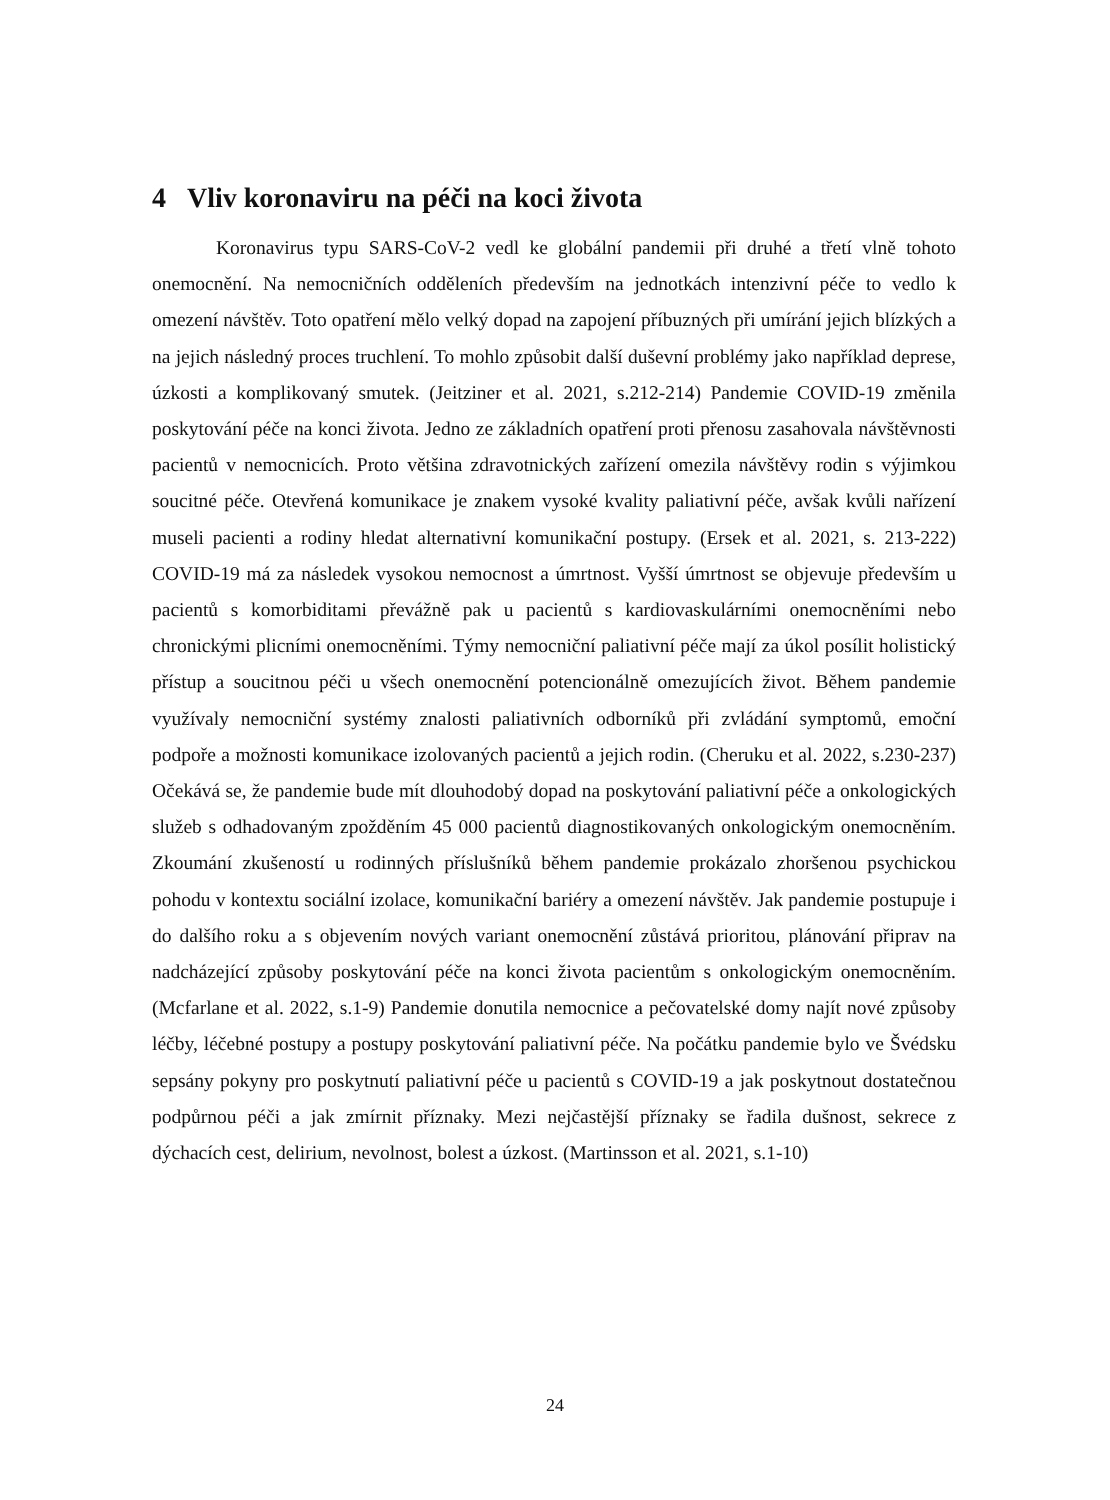4 Vliv koronaviru na péči na koci života
Koronavirus typu SARS-CoV-2 vedl ke globální pandemii při druhé a třetí vlně tohoto onemocnění. Na nemocničních odděleních především na jednotkách intenzivní péče to vedlo k omezení návštěv. Toto opatření mělo velký dopad na zapojení příbuzných při umírání jejich blízkých a na jejich následný proces truchlení. To mohlo způsobit další duševní problémy jako například deprese, úzkosti a komplikovaný smutek. (Jeitziner et al. 2021, s.212-214) Pandemie COVID-19 změnila poskytování péče na konci života. Jedno ze základních opatření proti přenosu zasahovala návštěvnosti pacientů v nemocnicích. Proto většina zdravotnických zařízení omezila návštěvy rodin s výjimkou soucitné péče. Otevřená komunikace je znakem vysoké kvality paliativní péče, avšak kvůli nařízení museli pacienti a rodiny hledat alternativní komunikační postupy. (Ersek et al. 2021, s. 213-222) COVID-19 má za následek vysokou nemocnost a úmrtnost. Vyšší úmrtnost se objevuje především u pacientů s komorbiditami převážně pak u pacientů s kardiovaskulárními onemocněními nebo chronickými plicními onemocněními. Týmy nemocniční paliativní péče mají za úkol posílit holistický přístup a soucitnou péči u všech onemocnění potencionálně omezujících život. Během pandemie využívaly nemocniční systémy znalosti paliativních odborníků při zvládání symptomů, emoční podpoře a možnosti komunikace izolovaných pacientů a jejich rodin. (Cheruku et al. 2022, s.230-237) Očekává se, že pandemie bude mít dlouhodobý dopad na poskytování paliativní péče a onkologických služeb s odhadovaným zpožděním 45 000 pacientů diagnostikovaných onkologickým onemocněním. Zkoumání zkušeností u rodinných příslušníků během pandemie prokázalo zhoršenou psychickou pohodu v kontextu sociální izolace, komunikační bariéry a omezení návštěv. Jak pandemie postupuje i do dalšího roku a s objevením nových variant onemocnění zůstává prioritou, plánování připrav na nadcházející způsoby poskytování péče na konci života pacientům s onkologickým onemocněním. (Mcfarlane et al. 2022, s.1-9) Pandemie donutila nemocnice a pečovatelské domy najít nové způsoby léčby, léčebné postupy a postupy poskytování paliativní péče. Na počátku pandemie bylo ve Švédsku sepsány pokyny pro poskytnutí paliativní péče u pacientů s COVID-19 a jak poskytnout dostatečnou podpůrnou péči a jak zmírnit příznaky. Mezi nejčastější příznaky se řadila dušnost, sekrece z dýchacích cest, delirium, nevolnost, bolest a úzkost. (Martinsson et al. 2021, s.1-10)
24